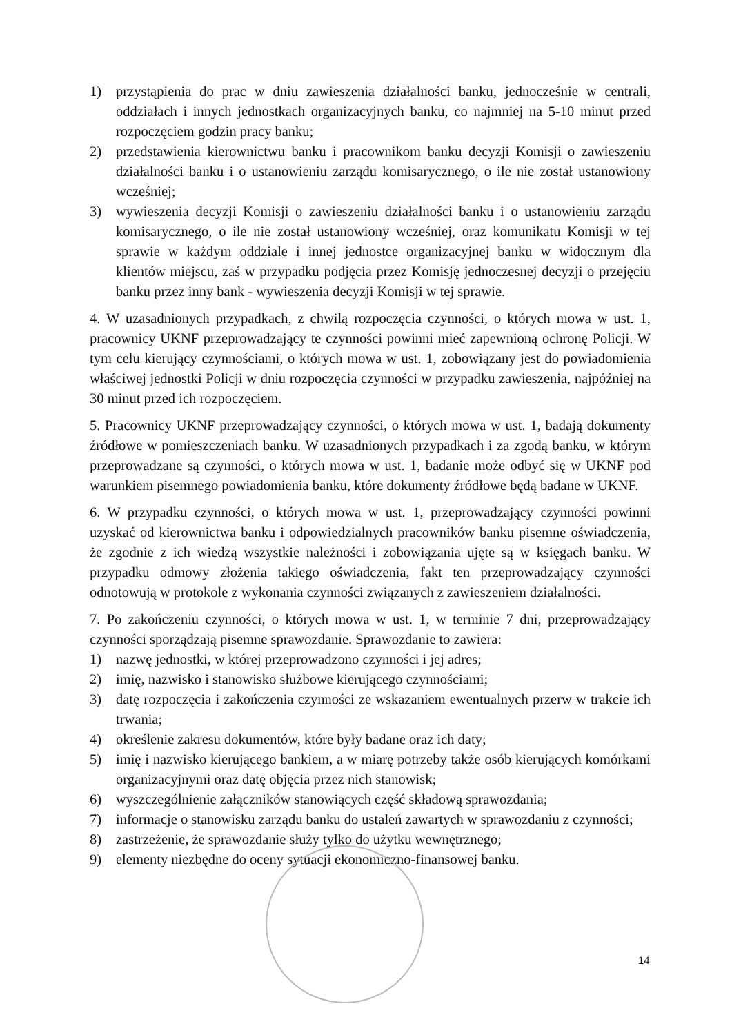1) przystąpienia do prac w dniu zawieszenia działalności banku, jednocześnie w centrali, oddziałach i innych jednostkach organizacyjnych banku, co najmniej na 5-10 minut przed rozpoczęciem godzin pracy banku;
2) przedstawienia kierownictwu banku i pracownikom banku decyzji Komisji o zawieszeniu działalności banku i o ustanowieniu zarządu komisarycznego, o ile nie został ustanowiony wcześniej;
3) wywieszenia decyzji Komisji o zawieszeniu działalności banku i o ustanowieniu zarządu komisarycznego, o ile nie został ustanowiony wcześniej, oraz komunikatu Komisji w tej sprawie w każdym oddziale i innej jednostce organizacyjnej banku w widocznym dla klientów miejscu, zaś w przypadku podjęcia przez Komisję jednoczesnej decyzji o przejęciu banku przez inny bank - wywieszenia decyzji Komisji w tej sprawie.
4. W uzasadnionych przypadkach, z chwilą rozpoczęcia czynności, o których mowa w ust. 1, pracownicy UKNF przeprowadzający te czynności powinni mieć zapewnioną ochronę Policji. W tym celu kierujący czynnościami, o których mowa w ust. 1, zobowiązany jest do powiadomienia właściwej jednostki Policji w dniu rozpoczęcia czynności w przypadku zawieszenia, najpóźniej na 30 minut przed ich rozpoczęciem.
5. Pracownicy UKNF przeprowadzający czynności, o których mowa w ust. 1, badają dokumenty źródłowe w pomieszczeniach banku. W uzasadnionych przypadkach i za zgodą banku, w którym przeprowadzane są czynności, o których mowa w ust. 1, badanie może odbyć się w UKNF pod warunkiem pisemnego powiadomienia banku, które dokumenty źródłowe będą badane w UKNF.
6. W przypadku czynności, o których mowa w ust. 1, przeprowadzający czynności powinni uzyskać od kierownictwa banku i odpowiedzialnych pracowników banku pisemne oświadczenia, że zgodnie z ich wiedzą wszystkie należności i zobowiązania ujęte są w księgach banku. W przypadku odmowy złożenia takiego oświadczenia, fakt ten przeprowadzający czynności odnotowują w protokole z wykonania czynności związanych z zawieszeniem działalności.
7. Po zakończeniu czynności, o których mowa w ust. 1, w terminie 7 dni, przeprowadzający czynności sporządzają pisemne sprawozdanie. Sprawozdanie to zawiera:
1) nazwę jednostki, w której przeprowadzono czynności i jej adres;
2) imię, nazwisko i stanowisko służbowe kierującego czynnościami;
3) datę rozpoczęcia i zakończenia czynności ze wskazaniem ewentualnych przerw w trakcie ich trwania;
4) określenie zakresu dokumentów, które były badane oraz ich daty;
5) imię i nazwisko kierującego bankiem, a w miarę potrzeby także osób kierujących komórkami organizacyjnymi oraz datę objęcia przez nich stanowisk;
6) wyszczególnienie załączników stanowiących część składową sprawozdania;
7) informacje o stanowisku zarządu banku do ustaleń zawartych w sprawozdaniu z czynności;
8) zastrzeżenie, że sprawozdanie służy tylko do użytku wewnętrznego;
9) elementy niezbędne do oceny sytuacji ekonomiczno-finansowej banku.
14